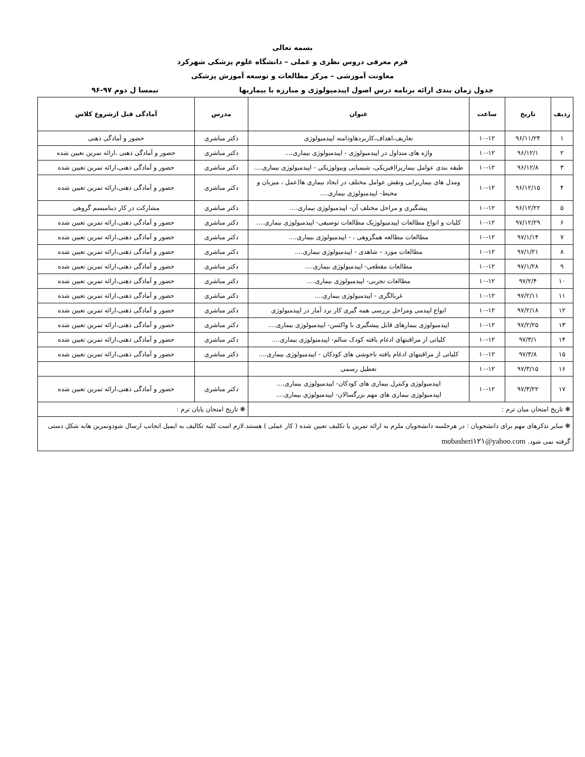بسمه تعالی
فرم معرفی دروس نظری و عملی – دانشگاه علوم پزشکی شهرکرد
معاونت آموزشی – مرکز مطالعات و توسعه آموزش پزشکی
جدول زمان بندی ارائه برنامه درس اصول اپیدمیولوژی و مبارزه با بیماریها نیمسا ل دوم ۹۷-۹۶
| ردیف | تاریخ | ساعت | عنوان | مدرس | آمادگی قبل ازشروع کلاس |
| --- | --- | --- | --- | --- | --- |
| ۱ | ۹۶/۱۱/۲۴ | ۱۰-۱۲ | تعاریف،اهداف،کاربردهاودامنه اپیدمیولوژی | دکتر مباشری | حضور و آمادگی ذهنی |
| ۲ | ۹۶/۱۲/۱ | ۱۰-۱۲ | واژه های متداول در اپیدمیولوژی - اپیدمیولوژی بیماری.... | دکتر مباشری | حضور و آمادگی ذهنی ،ارائه تمرین تعیین شده |
| ۳ | ۹۶/۱۲/۸ | ۱۰-۱۲ | طبقه بندی عوامل بیماریزا(فیزیکی، شیمیایی وبیولوژیکی - اپیدمیولوژی بیماری.... | دکتر مباشری | حضور و آمادگی ذهنی،ارائه تمرین تعیین شده |
| ۴ | ۹۶/۱۲/۱۵ | ۱۰-۱۲ | ومدل های بیماریزایی ونقش عوامل مختلف در ایجاد بیماری ها(عمل ، میزبان و محیط- اپیدمیولوژی بیماری.... | دکتر مباشری | حضور و آمادگی ذهنی،ارائه تمرین تعیین شده |
| ۵ | ۹۶/۱۲/۲۲ | ۱۰-۱۲ | پیشگیری و مراحل مختلف آن- اپیدمیولوژی بیماری.... | دکتر مباشری | مشارکت در کار دینامیسم گروهی |
| ۶ | ۹۷/۱۲/۲۹ | ۱۰-۱۲ | کلیات و انواع مطالعات اپیدمیولوژیک مطالعات توصیفی- اپیدمیولوژی بیماری.... | دکتر مباشری | حضور و آمادگی ذهنی،ارائه تمرین تعیین شده |
| ۷ | ۹۷/۱/۱۴ | ۱۰-۱۲ | مطالعات مطالعه همگروهی ، - اپیدمیولوژی بیماری.... | دکتر مباشری | حضور و آمادگی ذهنی،ارائه تمرین تعیین شده |
| ۸ | ۹۷/۱/۲۱ | ۱۰-۱۲ | مطالعات مورد – شاهدی - اپیدمیولوژی بیماری.... | دکتر مباشری | حضور و آمادگی ذهنی،ارائه تمرین تعیین شده |
| ۹ | ۹۷/۱/۲۸ | ۱۰-۱۲ | مطالعات مقطعی- اپیدمیولوژی بیماری.... | دکتر مباشری | حضور و آمادگی ذهنی،ارائه تمرین تعیین شده |
| ۱۰ | ۹۷/۲/۴ | ۱۰-۱۲ | مطالعات تجربی- اپیدمیولوژی بیماری.... | دکتر مباشری | حضور و آمادگی ذهنی،ارائه تمرین تعیین شده |
| ۱۱ | ۹۷/۲/۱۱ | ۱۰-۱۲ | غربالگری - اپیدمیولوژی بیماری.... | دکتر مباشری | حضور و آمادگی ذهنی،ارائه تمرین تعیین شده |
| ۱۲ | ۹۷/۲/۱۸ | ۱۰-۱۲ | انواع اپیدمی ومراحل بررسی همه گیری کار برد آمار در اپیدمیولوژی | دکتر مباشری | حضور و آمادگی ذهنی،ارائه تمرین تعیین شده |
| ۱۳ | ۹۷/۲/۲۵ | ۱۰-۱۲ | اپیدمیولوژی بیمارهای قابل پیشگیری با واکسن- اپیدمیولوژی بیماری.... | دکتر مباشری | حضور و آمادگی ذهنی،ارائه تمرین تعیین شده |
| ۱۴ | ۹۷/۳/۱ | ۱۰-۱۲ | کلیاتی از مراقبتهای ادغام یافته کودک سالم- اپیدمیولوژی بیماری.... | دکتر مباشری | حضور و آمادگی ذهنی،ارائه تمرین تعیین شده |
| ۱۵ | ۹۷/۳/۸ | ۱۰-۱۲ | کلیاتی از مراقبتهای ادغام یافته ناخوشی های کودکان - اپیدمیولوژی بیماری.... | دکتر مباشری | حضور و آمادگی ذهنی،ارائه تمرین تعیین شده |
| ۱۶ | ۹۷/۳/۱۵ | ۱۰-۱۲ | تعطیل رسمی | | |
| ۱۷ | ۹۷/۳/۲۲ | ۱۰-۱۲ | اپیدمیولوژی وکنترل بیماری های کودکان- اپیدمیولوژی بیماری.... اپیدمیولوژی بیماری های مهم بزرگسالان- اپیدمیولوژی بیماری.... | دکتر مباشری | حضور و آمادگی ذهنی،ارائه تمرین تعیین شده |
| ❋ تاریخ امتحان میان ترم : | | | | ❋ تاریخ امتحان پایان ترم : | |
| ❋ سایر تذکرهای مهم برای دانشجویان : در هرجلسه دانشجویان ملزم به ارائه تمرین یا تکلیف تعیین شده ( کار عملی ) هستند.لازم است کلیه تکالیف به ایمیل انجانب ارسال شودوتمرین هابه شکل دستی گرفته نمی شود. mobasheri۱۲۱@yahoo.com | | | | | |